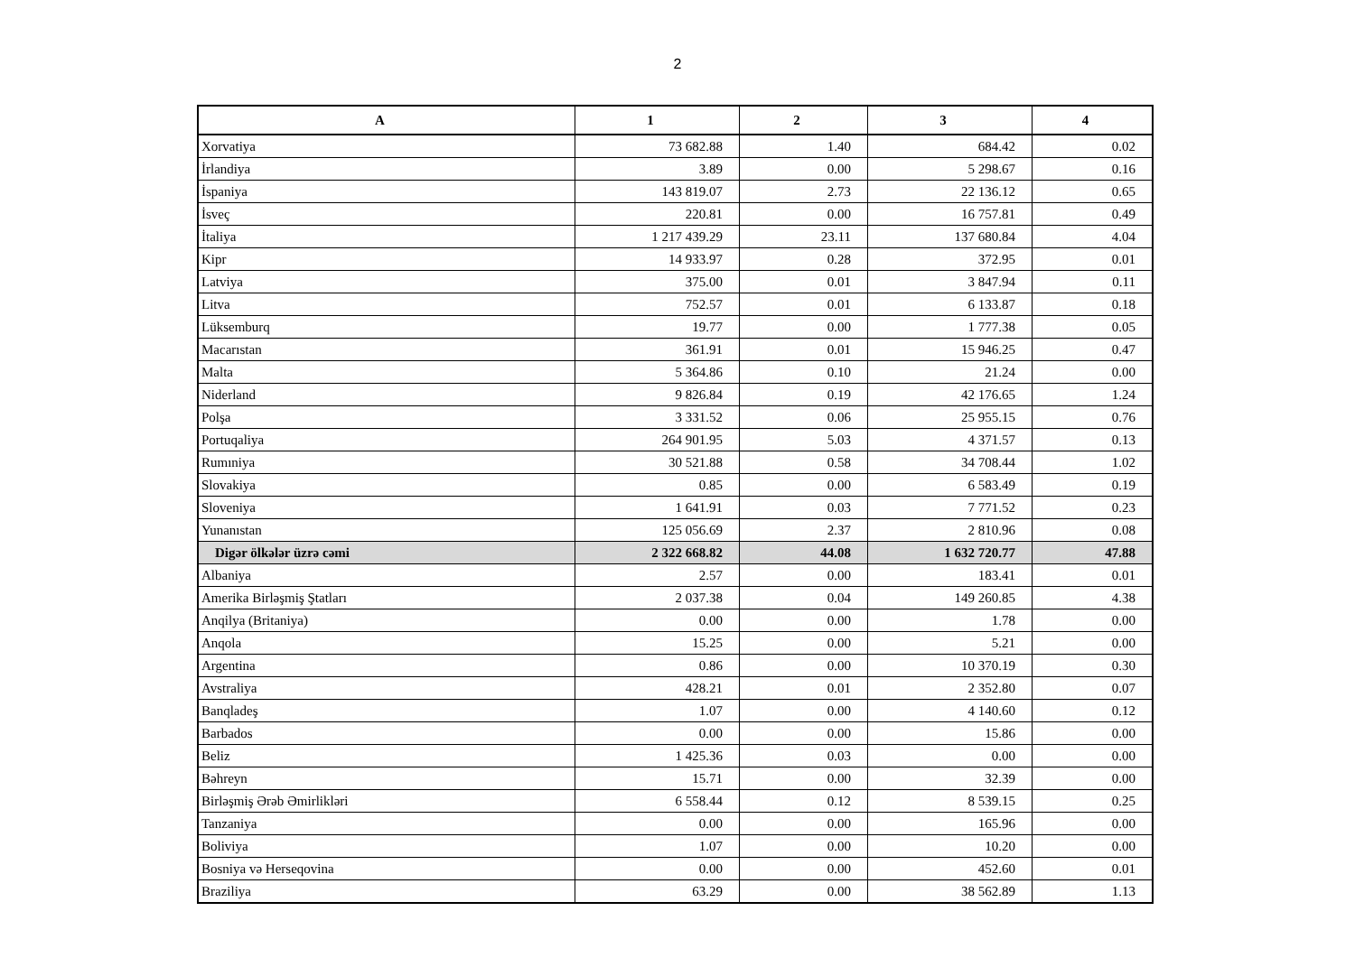2
| A | 1 | 2 | 3 | 4 |
| --- | --- | --- | --- | --- |
| Xorvatiya | 73 682.88 | 1.40 | 684.42 | 0.02 |
| İrlandiya | 3.89 | 0.00 | 5 298.67 | 0.16 |
| İspaniya | 143 819.07 | 2.73 | 22 136.12 | 0.65 |
| İsveç | 220.81 | 0.00 | 16 757.81 | 0.49 |
| İtaliya | 1 217 439.29 | 23.11 | 137 680.84 | 4.04 |
| Kipr | 14 933.97 | 0.28 | 372.95 | 0.01 |
| Latviya | 375.00 | 0.01 | 3 847.94 | 0.11 |
| Litva | 752.57 | 0.01 | 6 133.87 | 0.18 |
| Lüksemburq | 19.77 | 0.00 | 1 777.38 | 0.05 |
| Macarıstan | 361.91 | 0.01 | 15 946.25 | 0.47 |
| Malta | 5 364.86 | 0.10 | 21.24 | 0.00 |
| Niderland | 9 826.84 | 0.19 | 42 176.65 | 1.24 |
| Polşa | 3 331.52 | 0.06 | 25 955.15 | 0.76 |
| Portuqaliya | 264 901.95 | 5.03 | 4 371.57 | 0.13 |
| Rumıniya | 30 521.88 | 0.58 | 34 708.44 | 1.02 |
| Slovakiya | 0.85 | 0.00 | 6 583.49 | 0.19 |
| Sloveniya | 1 641.91 | 0.03 | 7 771.52 | 0.23 |
| Yunanıstan | 125 056.69 | 2.37 | 2 810.96 | 0.08 |
| Digər ölkələr üzrə cəmi | 2 322 668.82 | 44.08 | 1 632 720.77 | 47.88 |
| Albaniya | 2.57 | 0.00 | 183.41 | 0.01 |
| Amerika Birləşmiş Ştatları | 2 037.38 | 0.04 | 149 260.85 | 4.38 |
| Anqilya (Britaniya) | 0.00 | 0.00 | 1.78 | 0.00 |
| Anqola | 15.25 | 0.00 | 5.21 | 0.00 |
| Argentina | 0.86 | 0.00 | 10 370.19 | 0.30 |
| Avstraliya | 428.21 | 0.01 | 2 352.80 | 0.07 |
| Banqladeş | 1.07 | 0.00 | 4 140.60 | 0.12 |
| Barbados | 0.00 | 0.00 | 15.86 | 0.00 |
| Beliz | 1 425.36 | 0.03 | 0.00 | 0.00 |
| Bəhreyn | 15.71 | 0.00 | 32.39 | 0.00 |
| Birləşmiş Ərəb Əmirlikləri | 6 558.44 | 0.12 | 8 539.15 | 0.25 |
| Tanzaniya | 0.00 | 0.00 | 165.96 | 0.00 |
| Boliviya | 1.07 | 0.00 | 10.20 | 0.00 |
| Bosniya və Herseqovina | 0.00 | 0.00 | 452.60 | 0.01 |
| Braziliya | 63.29 | 0.00 | 38 562.89 | 1.13 |